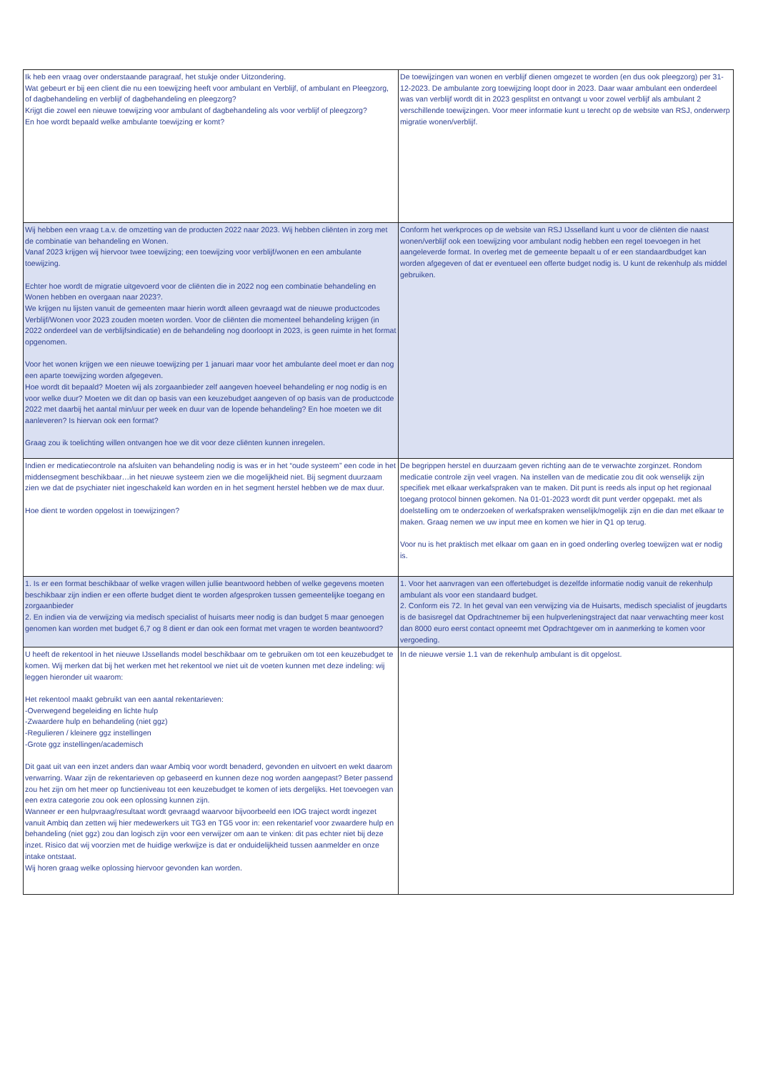| Ik heb een vraag over onderstaande paragraaf, het stukje onder Uitzondering. Wat gebeurt er bij een client die nu een toewijzing heeft voor ambulant en Verblijf, of ambulant en Pleegzorg, of dagbehandeling en verblijf of dagbehandeling en pleegzorg? Krijgt die zowel een nieuwe toewijzing voor ambulant of dagbehandeling als voor verblijf of pleegzorg? En hoe wordt bepaald welke ambulante toewijzing er komt? | De toewijzingen van wonen en verblijf dienen omgezet te worden (en dus ook pleegzorg) per 31-12-2023. De ambulante zorg toewijzing loopt door in 2023. Daar waar ambulant een onderdeel was van verblijf wordt dit in 2023 gesplitst en ontvangt u voor zowel verblijf als ambulant 2 verschillende toewijzingen. Voor meer informatie kunt u terecht op de website van RSJ, onderwerp migratie wonen/verblijf. |
| Wij hebben een vraag t.a.v. de omzetting van de producten 2022 naar 2023. Wij hebben cliënten in zorg met de combinatie van behandeling en Wonen. Vanaf 2023 krijgen wij hiervoor twee toewijzing; een toewijzing voor verblijf/wonen en een ambulante toewijzing. Echter hoe wordt de migratie uitgevoerd voor de cliënten die in 2022 nog een combinatie behandeling en Wonen hebben en overgaan naar 2023?. We krijgen nu lijsten vanuit de gemeenten maar hierin wordt alleen gevraagd wat de nieuwe productcodes Verblijf/Wonen voor 2023 zouden moeten worden. Voor de cliënten die momenteel behandeling krijgen (in 2022 onderdeel van de verblijfsindicatie) en de behandeling nog doorloopt in 2023, is geen ruimte in het format opgenomen. Voor het wonen krijgen we een nieuwe toewijzing per 1 januari maar voor het ambulante deel moet er dan nog een aparte toewijzing worden afgegeven. Hoe wordt dit bepaald? Moeten wij als zorgaanbieder zelf aangeven hoeveel behandeling er nog nodig is en voor welke duur? Moeten we dit dan op basis van een keuzebudget aangeven of op basis van de productcode 2022 met daarbij het aantal min/uur per week en duur van de lopende behandeling? En hoe moeten we dit aanleveren? Is hiervan ook een format? Graag zou ik toelichting willen ontvangen hoe we dit voor deze cliënten kunnen inregelen. | Conform het werkproces op de website van RSJ IJsselland kunt u voor de cliënten die naast wonen/verblijf ook een toewijzing voor ambulant nodig hebben een regel toevoegen in het aangeleverde format. In overleg met de gemeente bepaalt u of er een standaardbudget kan worden afgegeven of dat er eventueel een offerte budget nodig is. U kunt de rekenhulp als middel gebruiken. |
| Indien er medicatiecontrole na afsluiten van behandeling nodig is was er in het “oude systeem” een code in het middensegment beschikbaar…in het nieuwe systeem zien we die mogelijkheid niet. Bij segment duurzaam zien we dat de psychiater niet ingeschakeld kan worden en in het segment herstel hebben we de max duur. Hoe dient te worden opgelost in toewijzingen? | De begrippen herstel en duurzaam geven richting aan de te verwachte zorginzet. Rondom medicatie controle zijn veel vragen. Na instellen van de medicatie zou dit ook wenselijk zijn specifiek met elkaar werkafspraken van te maken. Dit punt is reeds als input op het regionaal toegang protocol binnen gekomen. Na 01-01-2023 wordt dit punt verder opgepakt. met als doelstelling om te onderzoeken of werkafspraken wenselijk/mogelijk zijn en die dan met elkaar te maken. Graag nemen we uw input mee en komen we hier in Q1 op terug. Voor nu is het praktisch met elkaar om gaan en in goed onderling overleg toewijzen wat er nodig is. |
| 1. Is er een format beschikbaar of welke vragen willen jullie beantwoord hebben of welke gegevens moeten beschikbaar zijn indien er een offerte budget dient te worden afgesproken tussen gemeentelijke toegang en zorgaanbieder 2. En indien via de verwijzing via medisch specialist of huisarts meer nodig is dan budget 5 maar genoegen genomen kan worden met budget 6,7 og 8 dient er dan ook een format met vragen te worden beantwoord? | 1. Voor het aanvragen van een offertebudget is dezelfde informatie nodig vanuit de rekenhulp ambulant als voor een standaard budget. 2. Conform eis 72. In het geval van een verwijzing via de Huisarts, medisch specialist of jeugdarts is de basisregel dat Opdrachtnemer bij een hulpverleningstraject dat naar verwachting meer kost dan 8000 euro eerst contact opneemt met Opdrachtgever om in aanmerking te komen voor vergoeding. |
| U heeft de rekentool in het nieuwe IJssellands model beschikbaar om te gebruiken om tot een keuzebudget te komen. Wij merken dat bij het werken met het rekentool we niet uit de voeten kunnen met deze indeling: wij leggen hieronder uit waarom: Het rekentool maakt gebruikt van een aantal rekentarieven: -Overwegend begeleiding en lichte hulp -Zwaardere hulp en behandeling (niet ggz) -Regulieren / kleinere ggz instellingen -Grote ggz instellingen/academisch Dit gaat uit van een inzet anders dan waar Ambiq voor wordt benaderd, gevonden en uitvoert en wekt daarom verwarring. Waar zijn de rekentarieven op gebaseerd en kunnen deze nog worden aangepast? Beter passend zou het zijn om het meer op functieniveau tot een keuzebudget te komen of iets dergelijks. Het toevoegen van een extra categorie zou ook een oplossing kunnen zijn. Wanneer er een hulpvraag/resultaat wordt gevraagd waarvoor bijvoorbeeld een IOG traject wordt ingezet vanuit Ambiq dan zetten wij hier medewerkers uit TG3 en TG5 voor in: een rekentarief voor zwaardere hulp en behandeling (niet ggz) zou dan logisch zijn voor een verwijzer om aan te vinken: dit pas echter niet bij deze inzet. Risico dat wij voorzien met de huidige werkwijze is dat er onduidelijkheid tussen aanmelder en onze intake ontstaat. Wij horen graag welke oplossing hiervoor gevonden kan worden. | In de nieuwe versie 1.1 van de rekenhulp ambulant is dit opgelost. |